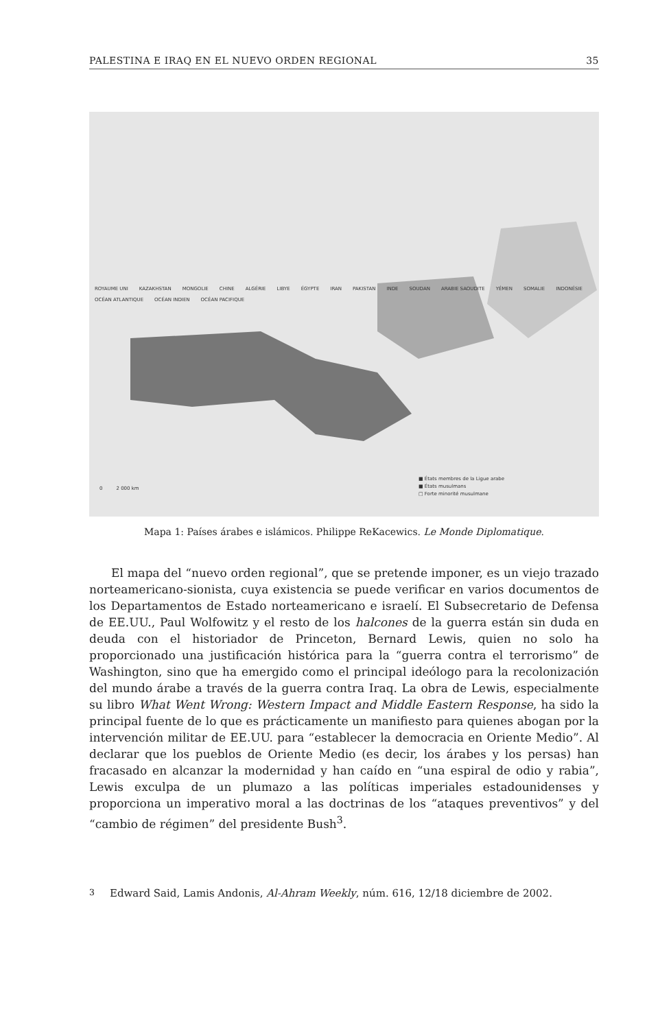PALESTINA E IRAQ EN EL NUEVO ORDEN REGIONAL 35
ROYAUME UNI KAZAKHSTAN MONGOLIE CHINE ALGÉRIE LIBYE ÉGYPTE IRAN PAKISTAN INDE SOUDAN ARABIE SAOUDITE YÉMEN SOMALIE INDONÉSIE OCÉAN ATLANTIQUE OCÉAN INDIEN OCÉAN PACIFIQUE
■ États membres de la Ligue arabe
■ États musulmans
□ Forte minorité musulmane
0 2 000 km
Mapa 1: Países árabes e islámicos. Philippe ReKacewics. Le Monde Diplomatique.
El mapa del “nuevo orden regional”, que se pretende imponer, es un viejo trazado norteamericano-sionista, cuya existencia se puede verificar en varios documentos de los Departamentos de Estado norteamericano e israelí. El Subsecretario de Defensa de EE.UU., Paul Wolfowitz y el resto de los halcones de la guerra están sin duda en deuda con el historiador de Princeton, Bernard Lewis, quien no solo ha proporcionado una justificación histórica para la “guerra contra el terrorismo” de Washington, sino que ha emergido como el principal ideólogo para la recolonización del mundo árabe a través de la guerra contra Iraq. La obra de Lewis, especialmente su libro What Went Wrong: Western Impact and Middle Eastern Response, ha sido la principal fuente de lo que es prácticamente un manifiesto para quienes abogan por la intervención militar de EE.UU. para “establecer la democracia en Oriente Medio”. Al declarar que los pueblos de Oriente Medio (es decir, los árabes y los persas) han fracasado en alcanzar la modernidad y han caído en “una espiral de odio y rabia”, Lewis exculpa de un plumazo a las políticas imperiales estadounidenses y proporciona un imperativo moral a las doctrinas de los “ataques preventivos” y del “cambio de régimen” del presidente Bush<sup>3</sup>.
<sup>3</sup> Edward Said, Lamis Andonis, Al-Ahram Weekly, núm. 616, 12/18 diciembre de 2002.